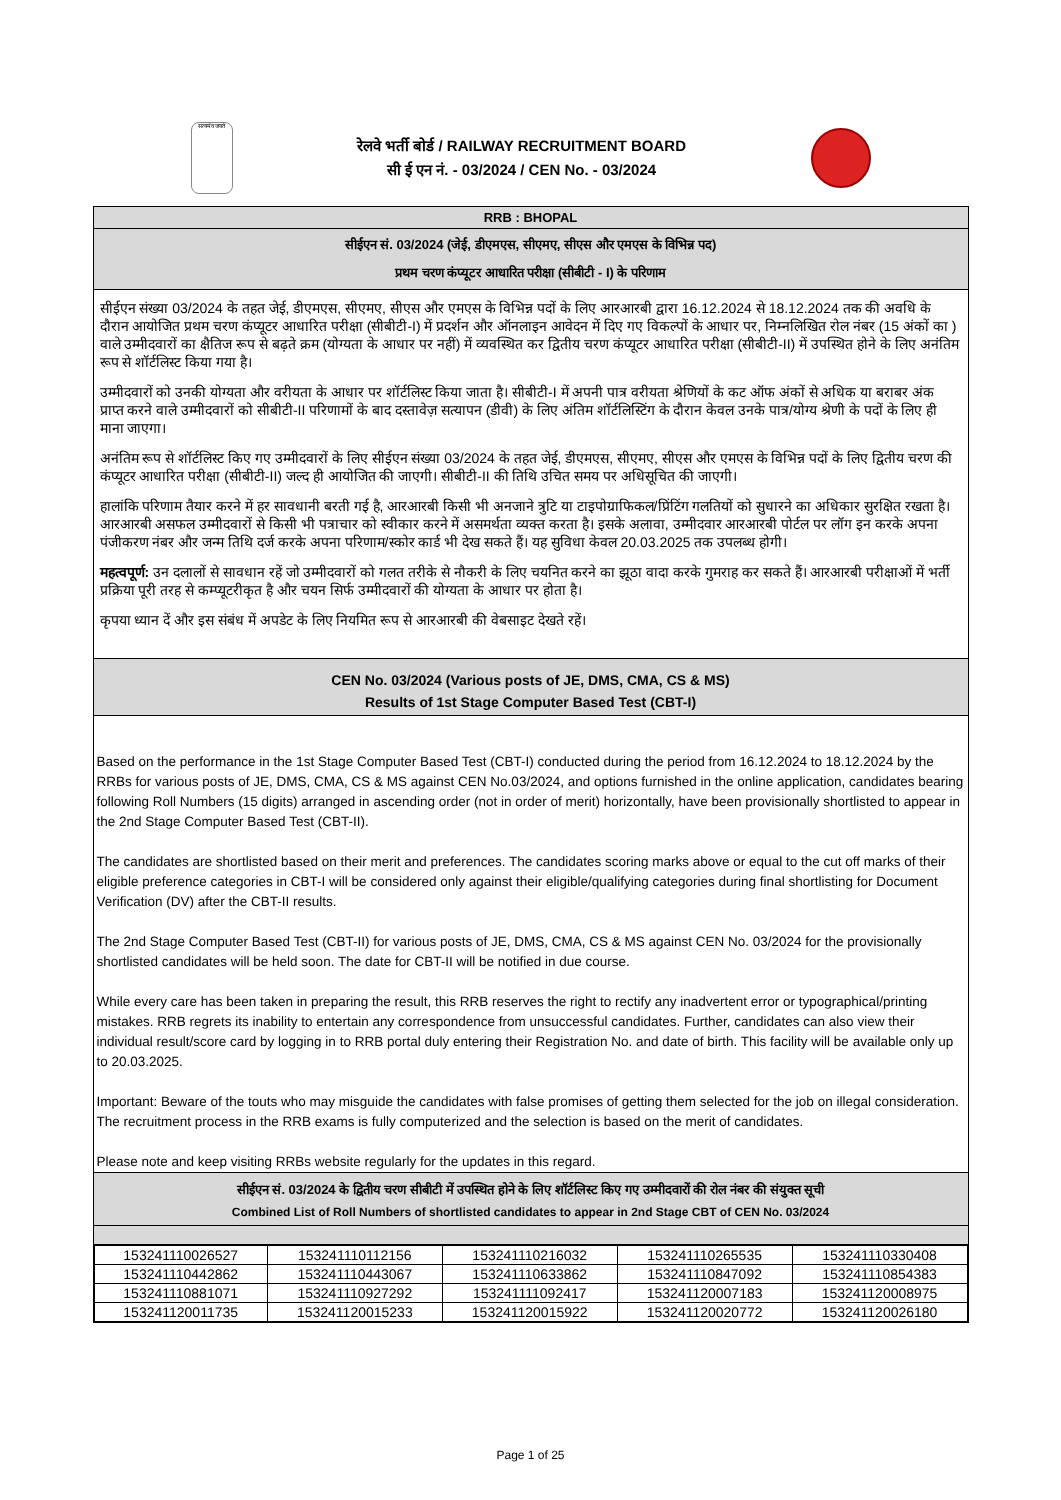सत्यमेव जयते
रेलवे भर्ती बोर्ड / RAILWAY RECRUITMENT BOARD
सी ई एन नं. - 03/2024 / CEN No. - 03/2024
RRB : BHOPAL
सीईएन सं. 03/2024 (जेई, डीएमएस, सीएमए, सीएस और एमएस के विभिन्न पद)
प्रथम चरण कंप्यूटर आधारित परीक्षा (सीबीटी - I) के परिणाम
सीईएन संख्या 03/2024 के तहत जेई, डीएमएस, सीएमए, सीएस और एमएस के विभिन्न पदों के लिए आरआरबी द्वारा 16.12.2024 से 18.12.2024 तक की अवधि के दौरान आयोजित प्रथम चरण कंप्यूटर आधारित परीक्षा (सीबीटी-I) में प्रदर्शन और ऑनलाइन आवेदन में दिए गए विकल्पों के आधार पर, निम्नलिखित रोल नंबर (15 अंकों का ) वाले उम्मीदवारों का क्षैतिज रूप से बढ़ते क्रम (योग्यता के आधार पर नहीं) में व्यवस्थित कर द्वितीय चरण कंप्यूटर आधारित परीक्षा (सीबीटी-II) में उपस्थित होने के लिए अनंतिम रूप से शॉर्टलिस्ट किया गया है।
उम्मीदवारों को उनकी योग्यता और वरीयता के आधार पर शॉर्टलिस्ट किया जाता है। सीबीटी-I में अपनी पात्र वरीयता श्रेणियों के कट ऑफ अंकों से अधिक या बराबर अंक प्राप्त करने वाले उम्मीदवारों को सीबीटी-II परिणामों के बाद दस्तावेज़ सत्यापन (डीवी) के लिए अंतिम शॉर्टलिस्टिंग के दौरान केवल उनके पात्र/योग्य श्रेणी के पदों के लिए ही माना जाएगा।
अनंतिम रूप से शॉर्टलिस्ट किए गए उम्मीदवारों के लिए सीईएन संख्या 03/2024 के तहत जेई, डीएमएस, सीएमए, सीएस और एमएस के विभिन्न पदों के लिए द्वितीय चरण की कंप्यूटर आधारित परीक्षा (सीबीटी-II) जल्द ही आयोजित की जाएगी। सीबीटी-II की तिथि उचित समय पर अधिसूचित की जाएगी।
हालांकि परिणाम तैयार करने में हर सावधानी बरती गई है, आरआरबी किसी भी अनजाने त्रुटि या टाइपोग्राफिकल/प्रिंटिंग गलतियों को सुधारने का अधिकार सुरक्षित रखता है। आरआरबी असफल उम्मीदवारों से किसी भी पत्राचार को स्वीकार करने में असमर्थता व्यक्त करता है। इसके अलावा, उम्मीदवार आरआरबी पोर्टल पर लॉग इन करके अपना पंजीकरण नंबर और जन्म तिथि दर्ज करके अपना परिणाम/स्कोर कार्ड भी देख सकते हैं। यह सुविधा केवल 20.03.2025 तक उपलब्ध होगी।
महत्वपूर्ण: उन दलालों से सावधान रहें जो उम्मीदवारों को गलत तरीके से नौकरी के लिए चयनित करने का झूठा वादा करके गुमराह कर सकते हैं। आरआरबी परीक्षाओं में भर्ती प्रक्रिया पूरी तरह से कम्प्यूटरीकृत है और चयन सिर्फ उम्मीदवारों की योग्यता के आधार पर होता है।
कृपया ध्यान दें और इस संबंध में अपडेट के लिए नियमित रूप से आरआरबी की वेबसाइट देखते रहें।
CEN No. 03/2024 (Various posts of JE, DMS, CMA, CS & MS)
Results of 1st Stage Computer Based Test (CBT-I)
Based on the performance in the 1st Stage Computer Based Test (CBT-I) conducted during the period from 16.12.2024 to 18.12.2024 by the RRBs for various posts of JE, DMS, CMA, CS & MS against CEN No.03/2024, and options furnished in the online application, candidates bearing following Roll Numbers (15 digits) arranged in ascending order (not in order of merit) horizontally, have been provisionally shortlisted to appear in the 2nd Stage Computer Based Test (CBT-II).
The candidates are shortlisted based on their merit and preferences. The candidates scoring marks above or equal to the cut off marks of their eligible preference categories in CBT-I will be considered only against their eligible/qualifying categories during final shortlisting for Document Verification (DV) after the CBT-II results.
The 2nd Stage Computer Based Test (CBT-II) for various posts of JE, DMS, CMA, CS & MS against CEN No. 03/2024 for the provisionally shortlisted candidates will be held soon. The date for CBT-II will be notified in due course.
While every care has been taken in preparing the result, this RRB reserves the right to rectify any inadvertent error or typographical/printing mistakes. RRB regrets its inability to entertain any correspondence from unsuccessful candidates. Further, candidates can also view their individual result/score card by logging in to RRB portal duly entering their Registration No. and date of birth. This facility will be available only up to 20.03.2025.
Important: Beware of the touts who may misguide the candidates with false promises of getting them selected for the job on illegal consideration. The recruitment process in the RRB exams is fully computerized and the selection is based on the merit of candidates.
Please note and keep visiting RRBs website regularly for the updates in this regard.
सीईएन सं. 03/2024 के द्वितीय चरण सीबीटी में उपस्थित होने के लिए शॉर्टलिस्ट किए गए उम्मीदवारों की रोल नंबर की संयुक्त सूची
Combined List of Roll Numbers of shortlisted candidates to appear in 2nd Stage CBT of CEN No. 03/2024
| 153241110026527 | 153241110112156 | 153241110216032 | 153241110265535 | 153241110330408 |
| 153241110442862 | 153241110443067 | 153241110633862 | 153241110847092 | 153241110854383 |
| 153241110881071 | 153241110927292 | 153241111092417 | 153241120007183 | 153241120008975 |
| 153241120011735 | 153241120015233 | 153241120015922 | 153241120020772 | 153241120026180 |
Page 1 of 25